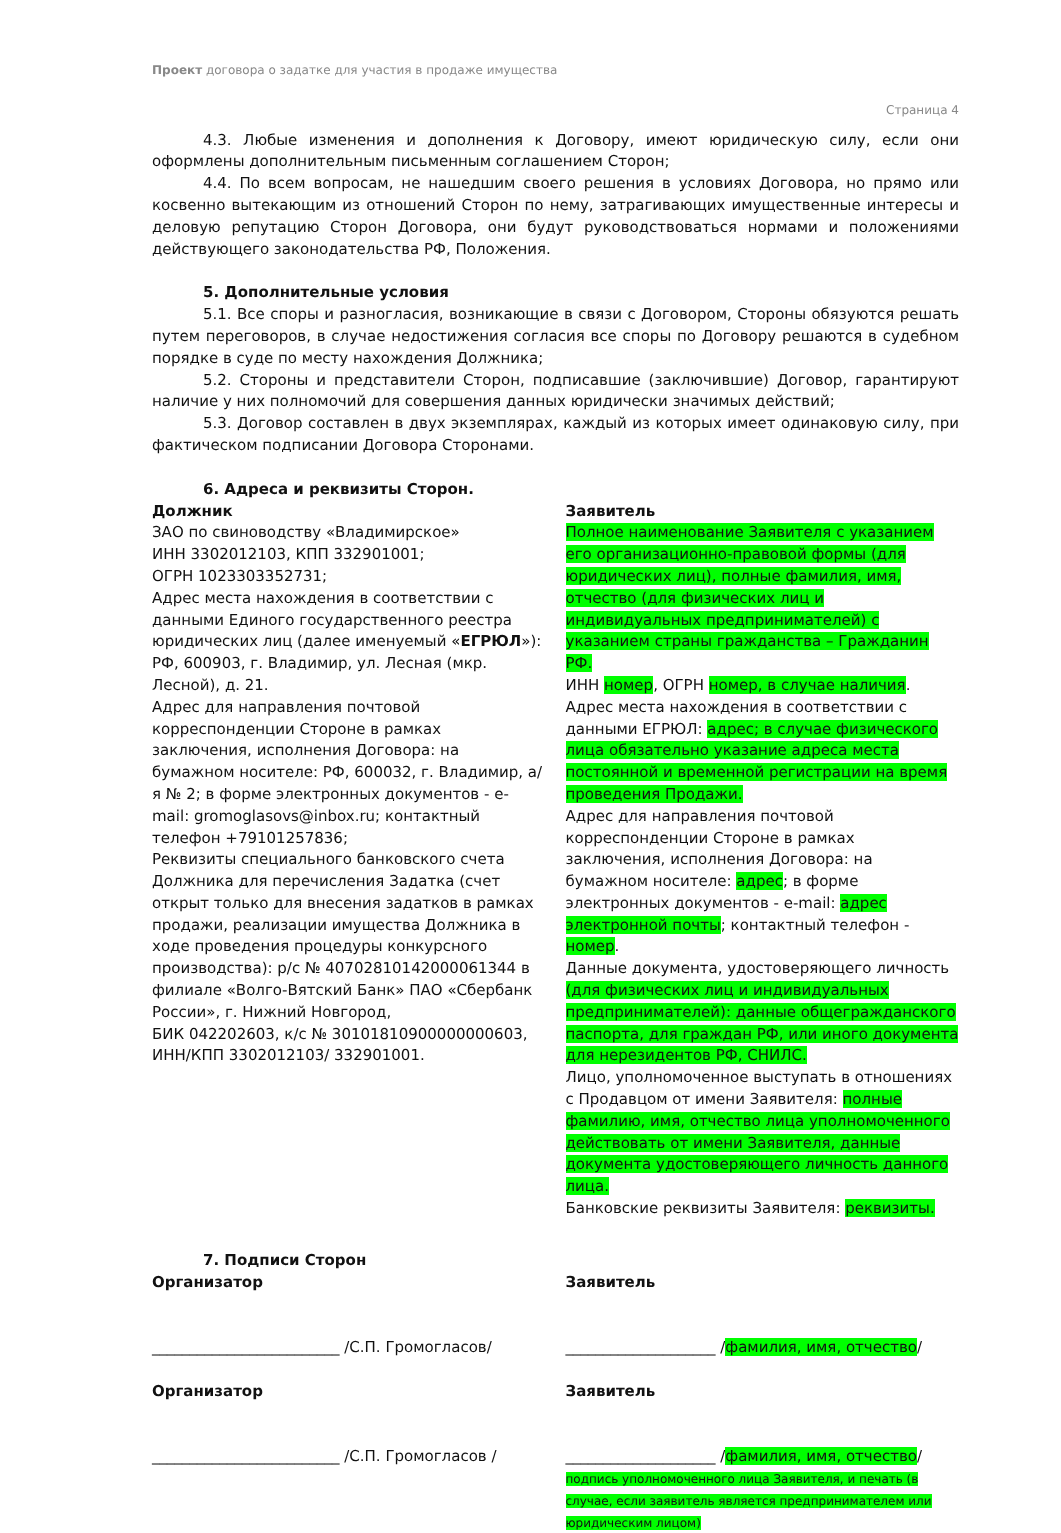Проект договора о задатке для участия в продаже имущества
Страница 4
4.3. Любые изменения и дополнения к Договору, имеют юридическую силу, если они оформлены дополнительным письменным соглашением Сторон;
4.4. По всем вопросам, не нашедшим своего решения в условиях Договора, но прямо или косвенно вытекающим из отношений Сторон по нему, затрагивающих имущественные интересы и деловую репутацию Сторон Договора, они будут руководствоваться нормами и положениями действующего законодательства РФ, Положения.
5. Дополнительные условия
5.1. Все споры и разногласия, возникающие в связи с Договором, Стороны обязуются решать путем переговоров, в случае недостижения согласия все споры по Договору решаются в судебном порядке в суде по месту нахождения Должника;
5.2. Стороны и представители Сторон, подписавшие (заключившие) Договор, гарантируют наличие у них полномочий для совершения данных юридически значимых действий;
5.3. Договор составлен в двух экземплярах, каждый из которых имеет одинаковую силу, при фактическом подписании Договора Сторонами.
6. Адреса и реквизиты Сторон.
Должник
ЗАО по свиноводству «Владимирское»
ИНН 3302012103, КПП 332901001;
ОГРН 1023303352731;
Адрес места нахождения в соответствии с данными Единого государственного реестра юридических лиц (далее именуемый «ЕГРЮЛ»): РФ, 600903, г. Владимир, ул. Лесная (мкр. Лесной), д. 21.
Адрес для направления почтовой корреспонденции Стороне в рамках заключения, исполнения Договора: на бумажном носителе: РФ, 600032, г. Владимир, а/я № 2; в форме электронных документов - e-mail: gromoglasovs@inbox.ru; контактный телефон +79101257836;
Реквизиты специального банковского счета Должника для перечисления Задатка (счет открыт только для внесения задатков в рамках продажи, реализации имущества Должника в ходе проведения процедуры конкурсного производства): р/с № 40702810142000061344 в филиале «Волго-Вятский Банк» ПАО «Сбербанк России», г. Нижний Новгород,
БИК 042202603, к/с № 30101810900000000603, ИНН/КПП 3302012103/ 332901001.
Заявитель
Полное наименование Заявителя с указанием его организационно-правовой формы (для юридических лиц), полные фамилия, имя, отчество (для физических лиц и индивидуальных предпринимателей) с указанием страны гражданства – Гражданин РФ.
ИНН номер, ОГРН номер, в случае наличия.
Адрес места нахождения в соответствии с данными ЕГРЮЛ: адрес; в случае физического лица обязательно указание адреса места постоянной и временной регистрации на время проведения Продажи.
Адрес для направления почтовой корреспонденции Стороне в рамках заключения, исполнения Договора: на бумажном носителе: адрес; в форме электронных документов - e-mail: адрес электронной почты; контактный телефон - номер.
Данные документа, удостоверяющего личность (для физических лиц и индивидуальных предпринимателей): данные общегражданского паспорта, для граждан РФ, или иного документа для нерезидентов РФ, СНИЛС.
Лицо, уполномоченное выступать в отношениях с Продавцом от имени Заявителя: полные фамилию, имя, отчество лица уполномоченного действовать от имени Заявителя, данные документа удостоверяющего личность данного лица.
Банковские реквизиты Заявителя: реквизиты.
7. Подписи Сторон
Организатор
_________________________ /С.П. Громогласов/
Заявитель
____________________ /фамилия, имя, отчество/
Организатор
_________________________ /С.П. Громогласов /
Заявитель
____________________ /фамилия, имя, отчество/
подпись уполномоченного лица Заявителя, и печать (в случае, если заявитель является предпринимателем или юридическим лицом)